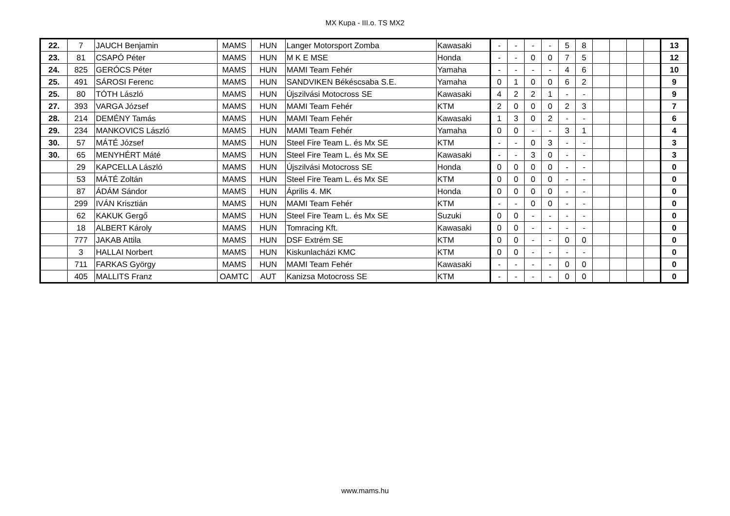MX Kupa - III.o. TS MX2
| 22. | 7 | JAUCH Benjamin | MAMS | HUN | Langer Motorsport Zomba | Kawasaki | - | - | - | - | 5 | 8 | | | | | 13 |
| 23. | 81 | CSAPÓ Péter | MAMS | HUN | M K E MSE | Honda | - | - | 0 | 0 | 7 | 5 | | | | | 12 |
| 24. | 825 | GERÓCS Péter | MAMS | HUN | MAMI Team Fehér | Yamaha | - | - | - | - | 4 | 6 | | | | | 10 |
| 25. | 491 | SÁROSI Ferenc | MAMS | HUN | SANDVIKEN Békéscsaba S.E. | Yamaha | 0 | 1 | 0 | 0 | 6 | 2 | | | | | 9 |
| 25. | 80 | TÓTH László | MAMS | HUN | Újszilvási Motocross SE | Kawasaki | 4 | 2 | 2 | 1 | - | - | | | | | 9 |
| 27. | 393 | VARGA József | MAMS | HUN | MAMI Team Fehér | KTM | 2 | 0 | 0 | 0 | 2 | 3 | | | | | 7 |
| 28. | 214 | DEMÉNY Tamás | MAMS | HUN | MAMI Team Fehér | Kawasaki | 1 | 3 | 0 | 2 | - | - | | | | | 6 |
| 29. | 234 | MANKOVICS László | MAMS | HUN | MAMI Team Fehér | Yamaha | 0 | 0 | - | - | 3 | 1 | | | | | 4 |
| 30. | 57 | MÁTÉ József | MAMS | HUN | Steel Fire Team L. és Mx SE | KTM | - | - | 0 | 3 | - | - | | | | | 3 |
| 30. | 65 | MENYHÉRT Máté | MAMS | HUN | Steel Fire Team L. és Mx SE | Kawasaki | - | - | 3 | 0 | - | - | | | | | 3 |
| | 29 | KAPCELLA László | MAMS | HUN | Újszilvási Motocross SE | Honda | 0 | 0 | 0 | 0 | - | - | | | | | 0 |
| | 53 | MÁTÉ Zoltán | MAMS | HUN | Steel Fire Team L. és Mx SE | KTM | 0 | 0 | 0 | 0 | - | - | | | | | 0 |
| | 87 | ÁDÁM Sándor | MAMS | HUN | Április 4. MK | Honda | 0 | 0 | 0 | 0 | - | - | | | | | 0 |
| | 299 | IVÁN Krisztián | MAMS | HUN | MAMI Team Fehér | KTM | - | - | 0 | 0 | - | - | | | | | 0 |
| | 62 | KAKUK Gergő | MAMS | HUN | Steel Fire Team L. és Mx SE | Suzuki | 0 | 0 | - | - | - | - | | | | | 0 |
| | 18 | ALBERT Károly | MAMS | HUN | Tomracing Kft. | Kawasaki | 0 | 0 | - | - | - | - | | | | | 0 |
| | 777 | JAKAB Attila | MAMS | HUN | DSF Extrém SE | KTM | 0 | 0 | - | - | 0 | 0 | | | | | 0 |
| | 3 | HALLAI Norbert | MAMS | HUN | Kiskunlacházi KMC | KTM | 0 | 0 | - | - | - | - | | | | | 0 |
| | 711 | FARKAS György | MAMS | HUN | MAMI Team Fehér | Kawasaki | - | - | - | - | 0 | 0 | | | | | 0 |
| | 405 | MALLITS Franz | OAMTC | AUT | Kanizsa Motocross SE | KTM | - | - | - | - | 0 | 0 | | | | | 0 |
www.mams.hu